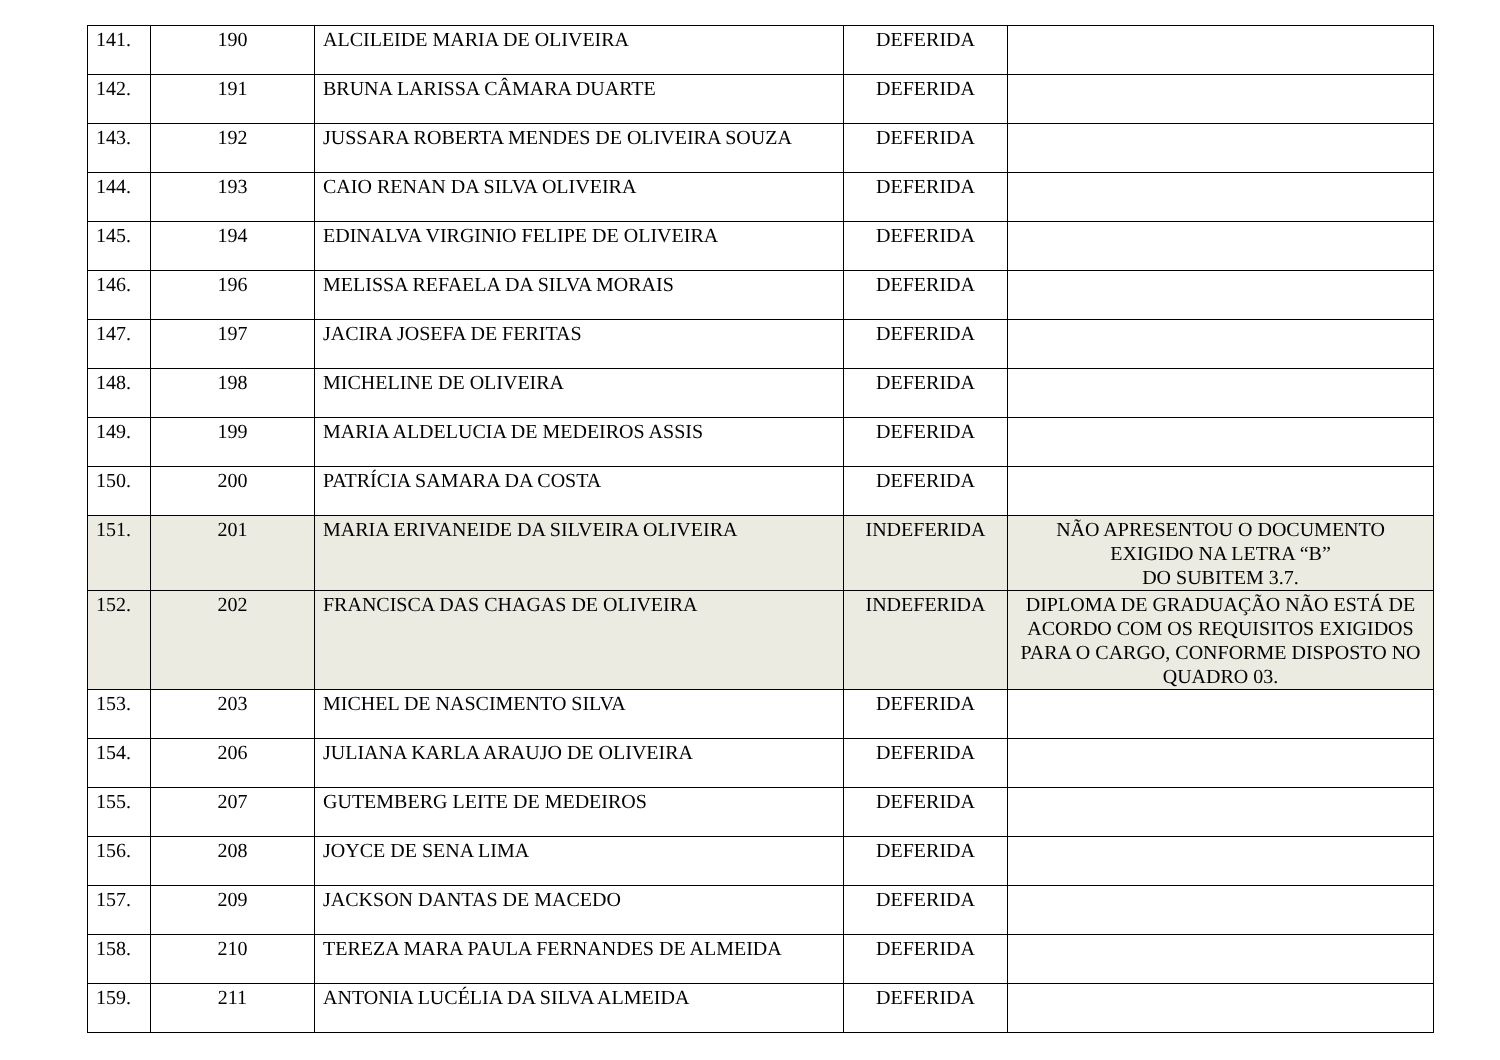| 141. | 190 | ALCILEIDE MARIA DE OLIVEIRA | DEFERIDA | |
| 142. | 191 | BRUNA LARISSA CÂMARA DUARTE | DEFERIDA | |
| 143. | 192 | JUSSARA ROBERTA MENDES DE OLIVEIRA SOUZA | DEFERIDA | |
| 144. | 193 | CAIO RENAN DA SILVA OLIVEIRA | DEFERIDA | |
| 145. | 194 | EDINALVA VIRGINIO FELIPE DE OLIVEIRA | DEFERIDA | |
| 146. | 196 | MELISSA REFAELA DA SILVA MORAIS | DEFERIDA | |
| 147. | 197 | JACIRA JOSEFA DE FERITAS | DEFERIDA | |
| 148. | 198 | MICHELINE DE OLIVEIRA | DEFERIDA | |
| 149. | 199 | MARIA ALDELUCIA DE MEDEIROS ASSIS | DEFERIDA | |
| 150. | 200 | PATRÍCIA SAMARA DA COSTA | DEFERIDA | |
| 151. | 201 | MARIA ERIVANEIDE DA SILVEIRA OLIVEIRA | INDEFERIDA | NÃO APRESENTOU O DOCUMENTO EXIGIDO NA LETRA “B” DO SUBITEM 3.7. |
| 152. | 202 | FRANCISCA DAS CHAGAS DE OLIVEIRA | INDEFERIDA | DIPLOMA DE GRADUAÇÃO NÃO ESTÁ DE ACORDO COM OS REQUISITOS EXIGIDOS PARA O CARGO, CONFORME DISPOSTO NO QUADRO 03. |
| 153. | 203 | MICHEL DE NASCIMENTO SILVA | DEFERIDA | |
| 154. | 206 | JULIANA KARLA ARAUJO DE OLIVEIRA | DEFERIDA | |
| 155. | 207 | GUTEMBERG LEITE DE MEDEIROS | DEFERIDA | |
| 156. | 208 | JOYCE DE SENA LIMA | DEFERIDA | |
| 157. | 209 | JACKSON DANTAS DE MACEDO | DEFERIDA | |
| 158. | 210 | TEREZA MARA PAULA FERNANDES DE ALMEIDA | DEFERIDA | |
| 159. | 211 | ANTONIA LUCÉLIA DA SILVA ALMEIDA | DEFERIDA | |